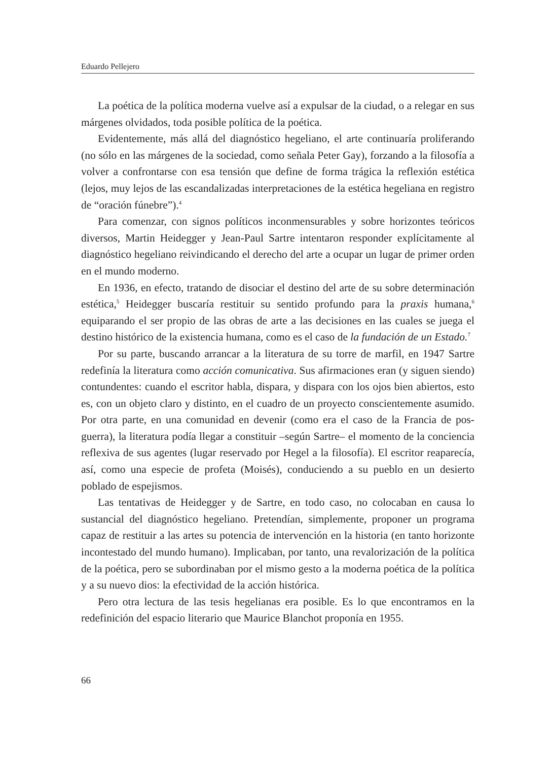Eduardo Pellejero
La poética de la política moderna vuelve así a expulsar de la ciudad, o a relegar en sus márgenes olvidados, toda posible política de la poética.
Evidentemente, más allá del diagnóstico hegeliano, el arte continuaría proliferando (no sólo en las márgenes de la sociedad, como señala Peter Gay), forzando a la filosofía a volver a confrontarse con esa tensión que define de forma trágica la reflexión estética (lejos, muy lejos de las escandalizadas interpretaciones de la estética hegeliana en registro de “oración fúnebre”).<sup>4</sup>
Para comenzar, con signos políticos inconmensurables y sobre horizontes teóricos diversos, Martin Heidegger y Jean-Paul Sartre intentaron responder explícitamente al diagnóstico hegeliano reivindicando el derecho del arte a ocupar un lugar de primer orden en el mundo moderno.
En 1936, en efecto, tratando de disociar el destino del arte de su sobre determinación estética,<sup>5</sup> Heidegger buscaría restituir su sentido profundo para la praxis humana,<sup>6</sup> equiparando el ser propio de las obras de arte a las decisiones en las cuales se juega el destino histórico de la existencia humana, como es el caso de la fundación de un Estado.<sup>7</sup>
Por su parte, buscando arrancar a la literatura de su torre de marfil, en 1947 Sartre redefinía la literatura como acción comunicativa. Sus afirmaciones eran (y siguen siendo) contundentes: cuando el escritor habla, dispara, y dispara con los ojos bien abiertos, esto es, con un objeto claro y distinto, en el cuadro de un proyecto conscientemente asumido. Por otra parte, en una comunidad en devenir (como era el caso de la Francia de pos-guerra), la literatura podía llegar a constituir –según Sartre– el momento de la conciencia reflexiva de sus agentes (lugar reservado por Hegel a la filosofía). El escritor reaparecía, así, como una especie de profeta (Moisés), conduciendo a su pueblo en un desierto poblado de espejismos.
Las tentativas de Heidegger y de Sartre, en todo caso, no colocaban en causa lo sustancial del diagnóstico hegeliano. Pretendían, simplemente, proponer un programa capaz de restituir a las artes su potencia de intervención en la historia (en tanto horizonte incontestado del mundo humano). Implicaban, por tanto, una revalorización de la política de la poética, pero se subordinaban por el mismo gesto a la moderna poética de la política y a su nuevo dios: la efectividad de la acción histórica.
Pero otra lectura de las tesis hegelianas era posible. Es lo que encontramos en la redefinición del espacio literario que Maurice Blanchot proponía en 1955.
66